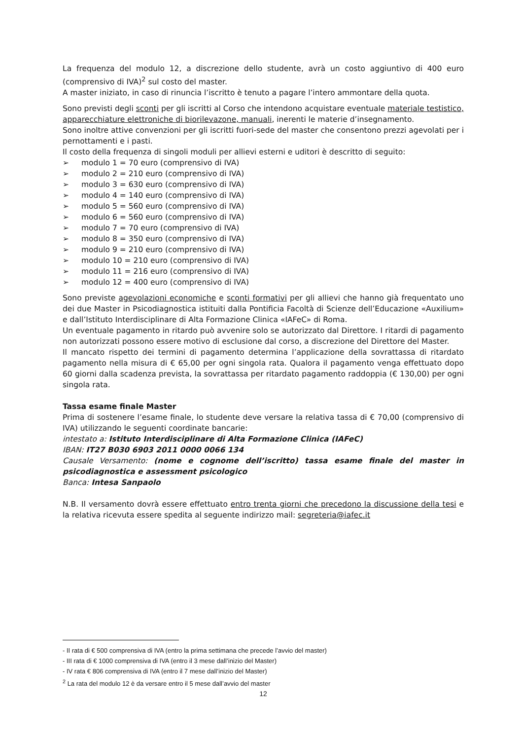La frequenza del modulo 12, a discrezione dello studente, avrà un costo aggiuntivo di 400 euro (comprensivo di IVA)<sup>2</sup> sul costo del master.
A master iniziato, in caso di rinuncia l’iscritto è tenuto a pagare l’intero ammontare della quota.
Sono previsti degli sconti per gli iscritti al Corso che intendono acquistare eventuale materiale testistico, apparecchiature elettroniche di biorilevazone, manuali, inerenti le materie d’insegnamento.
Sono inoltre attive convenzioni per gli iscritti fuori-sede del master che consentono prezzi agevolati per i pernottamenti e i pasti.
Il costo della frequenza di singoli moduli per allievi esterni e uditori è descritto di seguito:
➢ modulo 1 = 70 euro (comprensivo di IVA)
➢ modulo 2 = 210 euro (comprensivo di IVA)
➢ modulo 3 = 630 euro (comprensivo di IVA)
➢ modulo 4 = 140 euro (comprensivo di IVA)
➢ modulo 5 = 560 euro (comprensivo di IVA)
➢ modulo 6 = 560 euro (comprensivo di IVA)
➢ modulo 7 = 70 euro (comprensivo di IVA)
➢ modulo 8 = 350 euro (comprensivo di IVA)
➢ modulo 9 = 210 euro (comprensivo di IVA)
➢ modulo 10 = 210 euro (comprensivo di IVA)
➢ modulo 11 = 216 euro (comprensivo di IVA)
➢ modulo 12 = 400 euro (comprensivo di IVA)
Sono previste agevolazioni economiche e sconti formativi per gli allievi che hanno già frequentato uno dei due Master in Psicodiagnostica istituiti dalla Pontificia Facoltà di Scienze dell’Educazione «Auxilium» e dall’Istituto Interdisciplinare di Alta Formazione Clinica «IAFeC» di Roma.
Un eventuale pagamento in ritardo può avvenire solo se autorizzato dal Direttore. I ritardi di pagamento non autorizzati possono essere motivo di esclusione dal corso, a discrezione del Direttore del Master.
Il mancato rispetto dei termini di pagamento determina l’applicazione della sovrattassa di ritardato pagamento nella misura di € 65,00 per ogni singola rata. Qualora il pagamento venga effettuato dopo 60 giorni dalla scadenza prevista, la sovrattassa per ritardato pagamento raddoppia (€ 130,00) per ogni singola rata.
Tassa esame finale Master
Prima di sostenere l’esame finale, lo studente deve versare la relativa tassa di € 70,00 (comprensivo di IVA) utilizzando le seguenti coordinate bancarie:
intestato a: Istituto Interdisciplinare di Alta Formazione Clinica (IAFeC)
IBAN: IT27 B030 6903 2011 0000 0066 134
Causale Versamento: (nome e cognome dell’iscritto) tassa esame finale del master in psicodiagnostica e assessment psicologico
Banca: Intesa Sanpaolo
N.B. Il versamento dovrà essere effettuato entro trenta giorni che precedono la discussione della tesi e la relativa ricevuta essere spedita al seguente indirizzo mail: segreteria@iafec.it
- II rata di € 500 comprensiva di IVA (entro la prima settimana che precede l’avvio del master)
- III rata di € 1000 comprensiva di IVA (entro il 3 mese dall’inizio del Master)
- IV rata € 806 comprensiva di IVA (entro il 7 mese dall’inizio del Master)
<sup>2</sup> La rata del modulo 12 è da versare entro il 5 mese dall’avvio del master
12